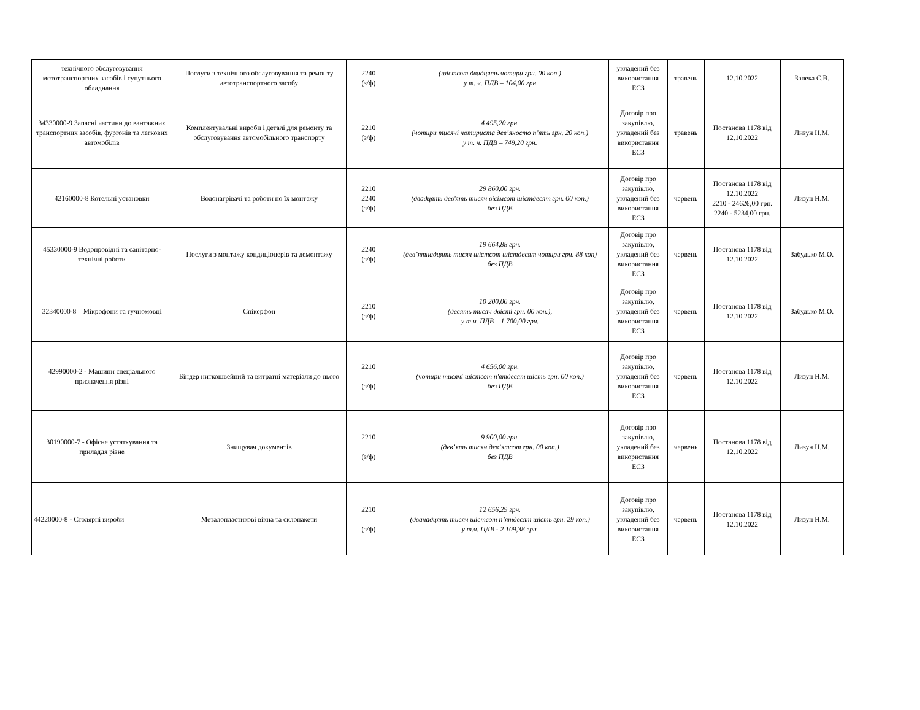| технічного обслуговування мототранспортних засобів і супутнього обладнання | Послуги з технічного обслуговування та ремонту автотранспортного засобу | 2240 (з/ф) | (шістсот двадцять чотири грн. 00 коп.) у т. ч. ПДВ – 104,00 грн | укладений без використання ЕСЗ | травень | 12.10.2022 | Запека С.В. |
| 34330000-9 Запасні частини до вантажних транспортних засобів, фургонів та легкових автомобілів | Комплектувальні вироби і деталі для ремонту та обслуговування автомобільного транспорту | 2210 (з/ф) | 4 495,20 грн. (чотири тисячі чотириста дев’яносто п’ять грн. 20 коп.) у т. ч. ПДВ – 749,20 грн. | Договір про закупівлю, укладений без використання ЕСЗ | травень | Постанова 1178 від 12.10.2022 | Лизун Н.М. |
| 42160000-8 Котельні установки | Водонагрівачі та роботи по їх монтажу | 2210 2240 (з/ф) | 29 860,00 грн. (двадцять дев'ять тисяч вісімсот шістдесят грн. 00 коп.) без ПДВ | Договір про закупівлю, укладений без використання ЕСЗ | червень | Постанова 1178 від 12.10.2022 2210 - 24626,00 грн. 2240 - 5234,00 грн. | Лизун Н.М. |
| 45330000-9 Водопровідні та санітарно-технічні роботи | Послуги з монтажу кондиціонерів та демонтажу | 2240 (з/ф) | 19 664,88 грн. (дев’ятнадцять тисяч шістсот шістдесят чотири грн. 88 коп) без ПДВ | Договір про закупівлю, укладений без використання ЕСЗ | червень | Постанова 1178 від 12.10.2022 | Забудько М.О. |
| 32340000-8 – Мікрофони та гучномовці | Спікерфон | 2210 (з/ф) | 10 200,00 грн. (десять тисяч двісті грн. 00 коп.), у т.ч. ПДВ – 1 700,00 грн. | Договір про закупівлю, укладений без використання ЕСЗ | червень | Постанова 1178 від 12.10.2022 | Забудько М.О. |
| 42990000-2 - Машини спеціального призначення різні | Біндер ниткошвейний та витратні матеріали до нього | 2210 (з/ф) | 4 656,00 грн. (чотири тисячі шістсот п'ятдесят шість грн. 00 коп.) без ПДВ | Договір про закупівлю, укладений без використання ЕСЗ | червень | Постанова 1178 від 12.10.2022 | Лизун Н.М. |
| 30190000-7 - Офісне устаткування та приладдя різне | Знищувач документів | 2210 (з/ф) | 9 900,00 грн. (дев’ять тисяч дев’ятсот грн. 00 коп.) без ПДВ | Договір про закупівлю, укладений без використання ЕСЗ | червень | Постанова 1178 від 12.10.2022 | Лизун Н.М. |
| 44220000-8 - Столярні вироби | Металопластикові вікна та склопакети | 2210 (з/ф) | 12 656,29 грн. (дванадцять тисяч шістсот п’ятдесят шість грн. 29 коп.) у т.ч. ПДВ - 2 109,38 грн. | Договір про закупівлю, укладений без використання ЕСЗ | червень | Постанова 1178 від 12.10.2022 | Лизун Н.М. |